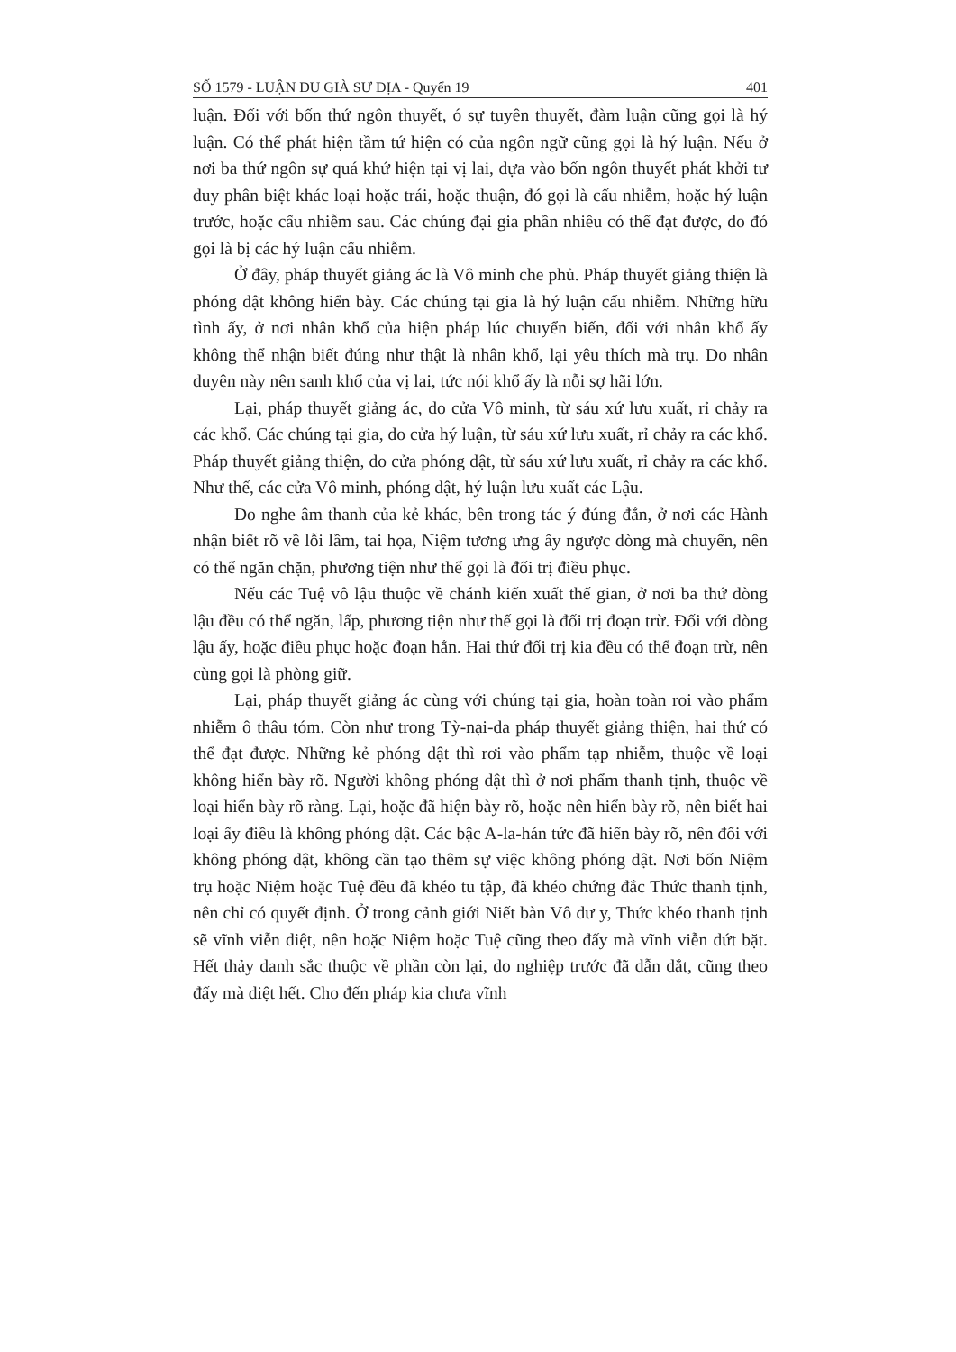SỐ 1579 - LUẬN DU GIÀ SƯ ĐỊA - Quyển 19 401
luận. Đối với bốn thứ ngôn thuyết, ó sự tuyên thuyết, đàm luận cũng gọi là hý luận. Có thể phát hiện tầm tứ hiện có của ngôn ngữ cũng gọi là hý luận. Nếu ở nơi ba thứ ngôn sự quá khứ hiện tại vị lai, dựa vào bốn ngôn thuyết phát khởi tư duy phân biệt khác loại hoặc trái, hoặc thuận, đó gọi là cấu nhiễm, hoặc hý luận trước, hoặc cấu nhiễm sau. Các chúng đại gia phần nhiều có thể đạt được, do đó gọi là bị các hý luận cấu nhiễm.
Ở đây, pháp thuyết giảng ác là Vô minh che phủ. Pháp thuyết giảng thiện là phóng dật không hiển bày. Các chúng tại gia là hý luận cấu nhiễm. Những hữu tình ấy, ở nơi nhân khổ của hiện pháp lúc chuyển biến, đối với nhân khổ ấy không thể nhận biết đúng như thật là nhân khổ, lại yêu thích mà trụ. Do nhân duyên này nên sanh khổ của vị lai, tức nói khổ ấy là nỗi sợ hãi lớn.
Lại, pháp thuyết giảng ác, do cửa Vô minh, từ sáu xứ lưu xuất, rỉ chảy ra các khổ. Các chúng tại gia, do cửa hý luận, từ sáu xứ lưu xuất, rỉ chảy ra các khổ. Pháp thuyết giảng thiện, do cửa phóng dật, từ sáu xứ lưu xuất, rỉ chảy ra các khổ. Như thế, các cửa Vô minh, phóng dật, hý luận lưu xuất các Lậu.
Do nghe âm thanh của kẻ khác, bên trong tác ý đúng đắn, ở nơi các Hành nhận biết rõ về lỗi lầm, tai họa, Niệm tương ưng ấy ngược dòng mà chuyển, nên có thể ngăn chặn, phương tiện như thế gọi là đối trị điều phục.
Nếu các Tuệ vô lậu thuộc về chánh kiến xuất thế gian, ở nơi ba thứ dòng lậu đều có thể ngăn, lấp, phương tiện như thế gọi là đối trị đoạn trừ. Đối với dòng lậu ấy, hoặc điều phục hoặc đoạn hẳn. Hai thứ đối trị kia đều có thể đoạn trừ, nên cùng gọi là phòng giữ.
Lại, pháp thuyết giảng ác cùng với chúng tại gia, hoàn toàn roi vào phẩm nhiễm ô thâu tóm. Còn như trong Tỳ-nại-da pháp thuyết giảng thiện, hai thứ có thể đạt được. Những kẻ phóng dật thì rơi vào phẩm tạp nhiễm, thuộc về loại không hiển bày rõ. Người không phóng dật thì ở nơi phẩm thanh tịnh, thuộc về loại hiển bày rõ ràng. Lại, hoặc đã hiện bày rõ, hoặc nên hiển bày rõ, nên biết hai loại ấy điều là không phóng dật. Các bậc A-la-hán tức đã hiển bày rõ, nên đối với không phóng dật, không cần tạo thêm sự việc không phóng dật. Nơi bốn Niệm trụ hoặc Niệm hoặc Tuệ đều đã khéo tu tập, đã khéo chứng đắc Thức thanh tịnh, nên chỉ có quyết định. Ở trong cảnh giới Niết bàn Vô dư y, Thức khéo thanh tịnh sẽ vĩnh viễn diệt, nên hoặc Niệm hoặc Tuệ cũng theo đấy mà vĩnh viễn dứt bặt. Hết thảy danh sắc thuộc về phần còn lại, do nghiệp trước đã dẫn dắt, cũng theo đấy mà diệt hết. Cho đến pháp kia chưa vĩnh